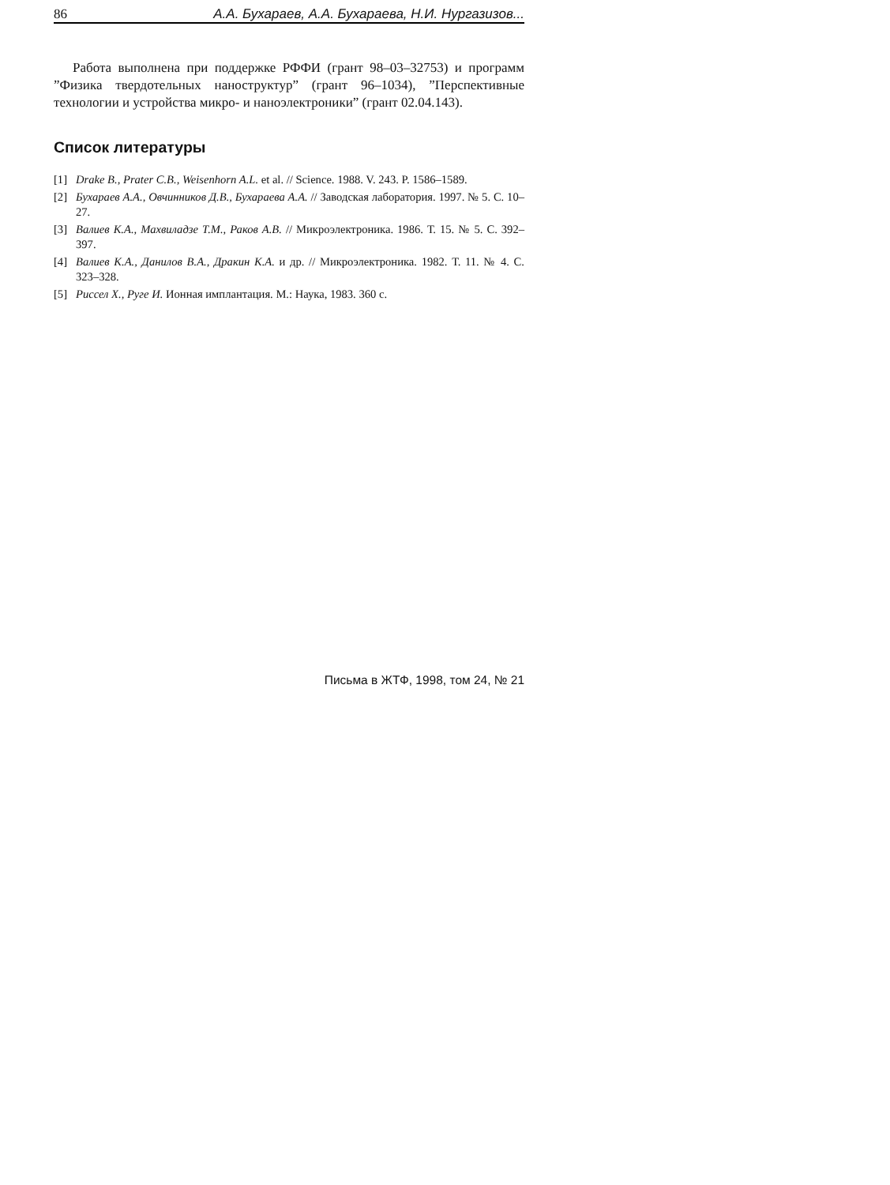86 А.А. Бухараев, А.А. Бухараева, Н.И. Нургазизов...
Работа выполнена при поддержке РФФИ (грант 98–03–32753) и программ ”Физика твердотельных наноструктур” (грант 96–1034), ”Перспективные технологии и устройства микро- и наноэлектроники” (грант 02.04.143).
Список литературы
[1] Drake B., Prater C.B., Weisenhorn A.L. et al. // Science. 1988. V. 243. P. 1586–1589.
[2] Бухараев А.А., Овчинников Д.В., Бухараева А.А. // Заводская лаборатория. 1997. № 5. С. 10–27.
[3] Валиев К.А., Махвиладзе Т.М., Раков А.В. // Микроэлектроника. 1986. Т. 15. № 5. С. 392–397.
[4] Валиев К.А., Данилов В.А., Дракин К.А. и др. // Микроэлектроника. 1982. Т. 11. № 4. С. 323–328.
[5] Риссел Х., Руге И. Ионная имплантация. М.: Наука, 1983. 360 с.
Письма в ЖТФ, 1998, том 24, № 21